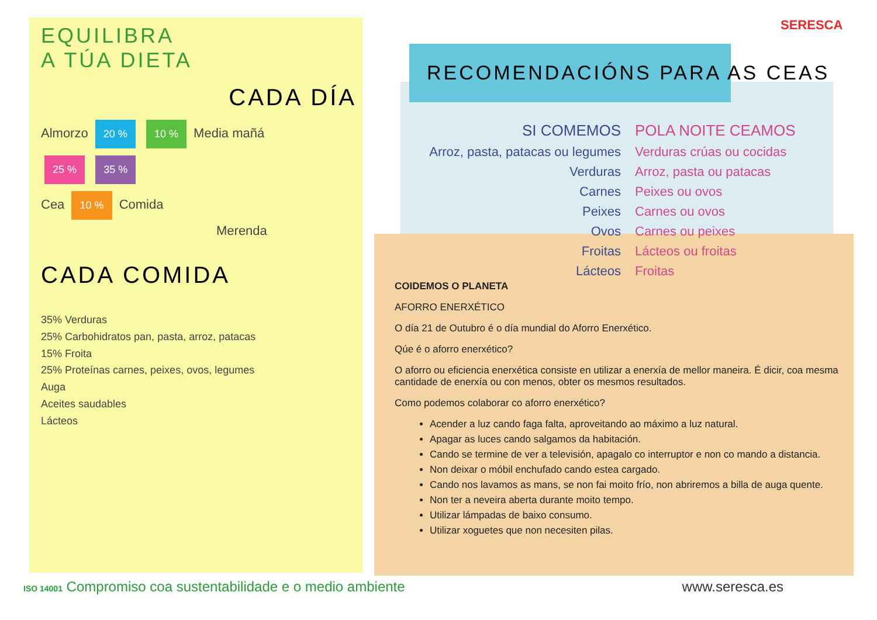EQUILIBRA
A TÚA DIETA
CADA DÍA
Almorzo 20 % 10 % Media mañá
25 % 35 %
Cea 10 % Comida
Merenda
CADA COMIDA
35% Verduras
25% Carbohidratos pan, pasta, arroz, patacas
15% Froita
25% Proteínas carnes, peixes, ovos, legumes
Auga
Aceites saudables
Lácteos
SERESCA
RECOMENDACIÓNS PARA AS CEAS
| SI COMEMOS | POLA NOITE CEAMOS |
| Arroz, pasta, patacas ou legumes | Verduras crúas ou cocidas |
| Verduras | Arroz, pasta ou patacas |
| Carnes | Peixes ou ovos |
| Peixes | Carnes ou ovos |
| Ovos | Carnes ou peixes |
| Froitas | Lácteos ou froitas |
| Lácteos | Froitas |
COIDEMOS O PLANETA
AFORRO ENERXÉTICO
O día 21 de Outubro é o día mundial do Aforro Enerxético.
Qúe é o aforro enerxético?
O aforro ou eficiencia enerxética consiste en utilizar a enerxía de mellor maneira. É dicir, coa mesma cantidade de enerxía ou con menos, obter os mesmos resultados.
Como podemos colaborar co aforro enerxético?
Acender a luz cando faga falta, aproveitando ao máximo a luz natural.
Apagar as luces cando salgamos da habitación.
Cando se termine de ver a televisión, apagalo co interruptor e non co mando a distancia.
Non deixar o móbil enchufado cando estea cargado.
Cando nos lavamos as mans, se non fai moito frío, non abriremos a billa de auga quente.
Non ter a neveira aberta durante moito tempo.
Utilizar lámpadas de baixo consumo.
Utilizar xoguetes que non necesiten pilas.
ISO 14001 Compromiso coa sustentabilidade e o medio ambiente
www.seresca.es